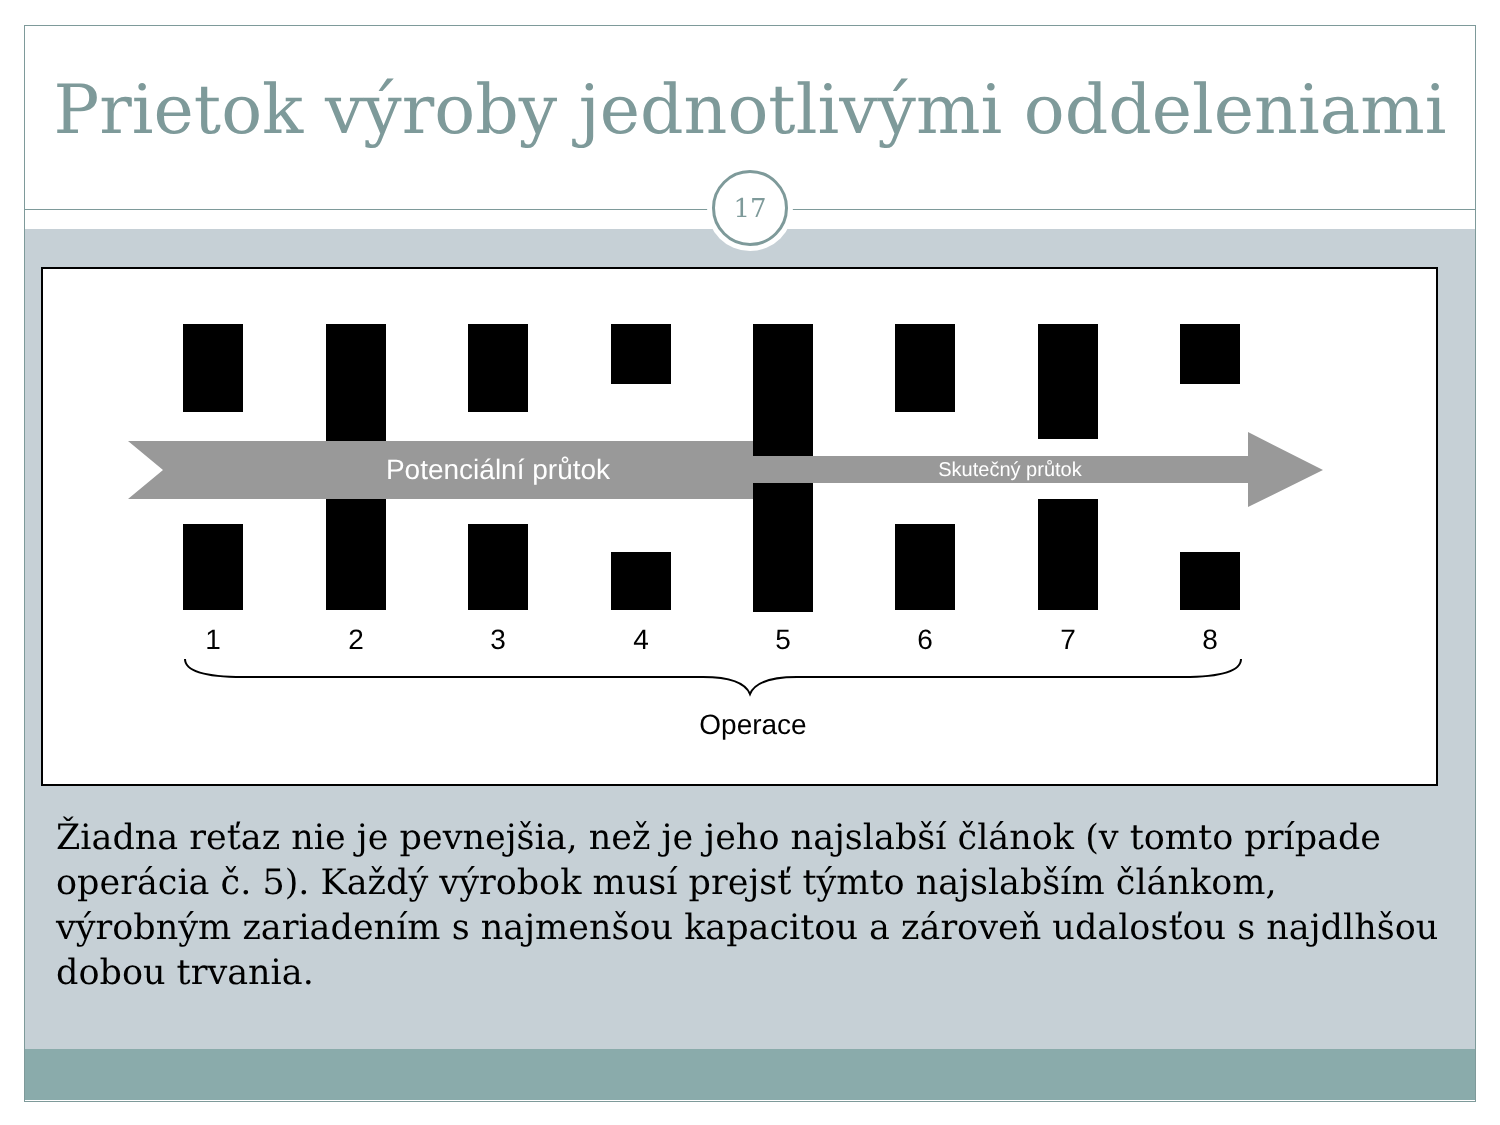Prietok výroby jednotlivými oddeleniami
17
Potenciální průtok
Skutečný průtok
1
2
3
4
5
6
7
8
Operace
Žiadna reťaz nie je pevnejšia, než je jeho najslabší článok (v tomto prípade operácia č. 5). Každý výrobok musí prejsť týmto najslabším článkom, výrobným zariadením s najmenšou kapacitou a zároveň udalosťou s najdlhšou dobou trvania.